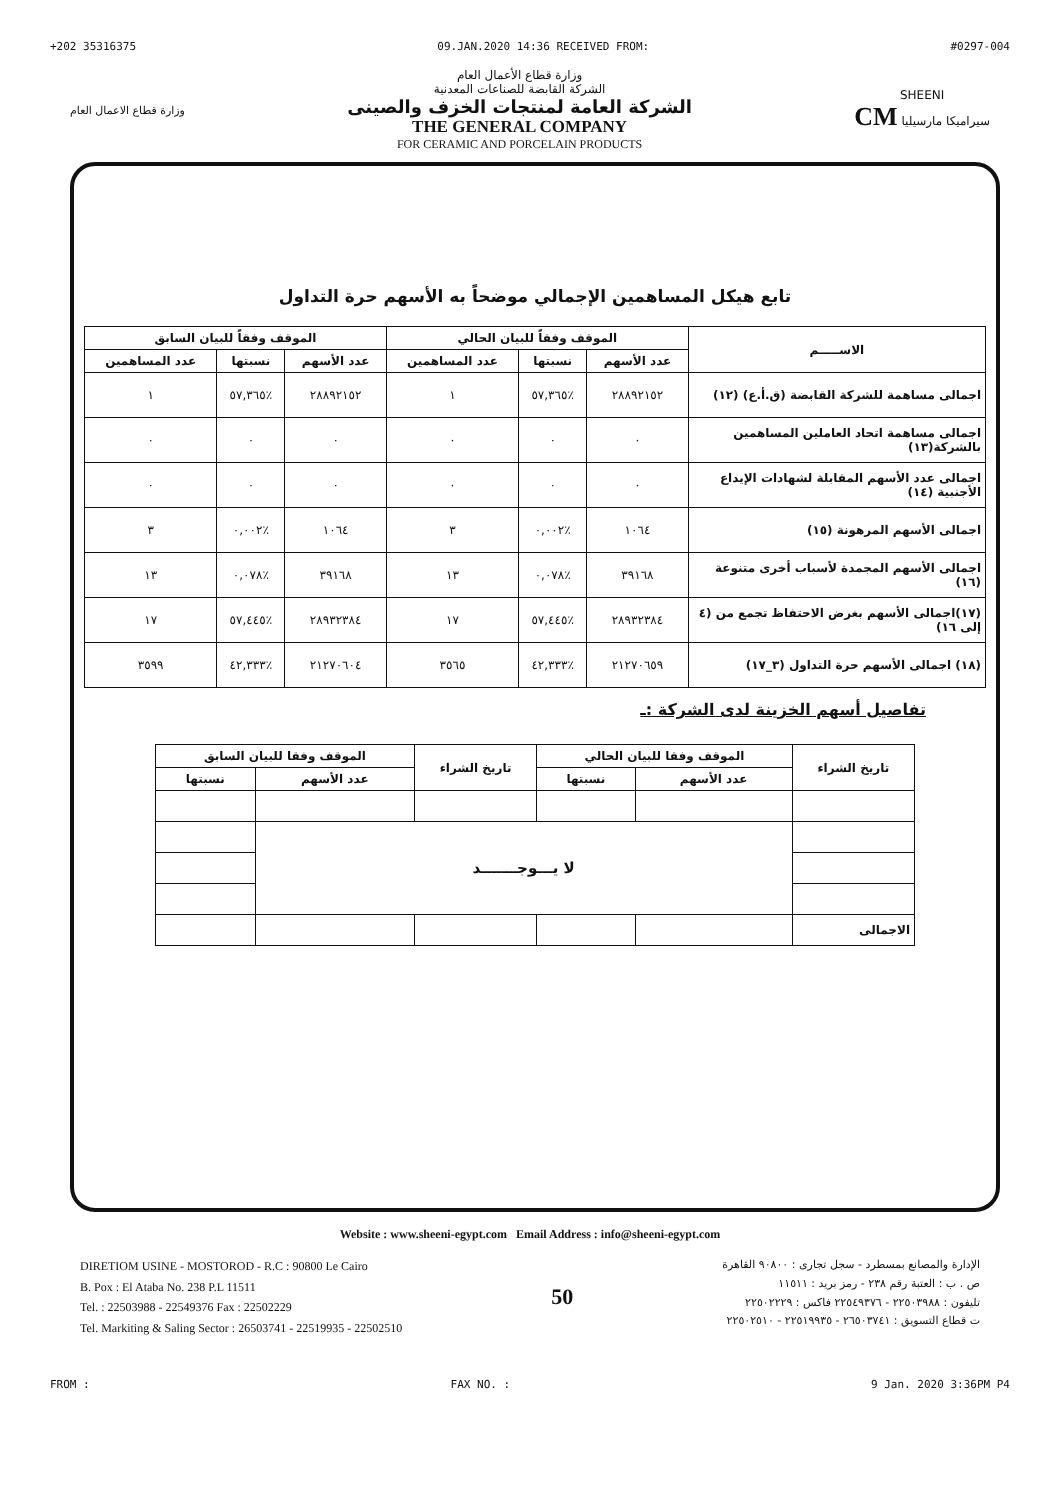+202 35316375 09.JAN.2020 14:36 RECEIVED FROM: #0297-004
وزارة قطاع الاعمال العام
وزارة قطاع الأعمال العام
الشركة القابضة للصناعات المعدنية
الشركة العامة لمنتجات الخزف والصينى
THE GENERAL COMPANY
FOR CERAMIC AND PORCELAIN PRODUCTS
SHEENI
سيراميكا مارسيليا CM
تابع هيكل المساهمين الإجمالي موضحاً به الأسهم حرة التداول
| الاســـــم | الموقف وفقاً للبيان الحالي | | | الموقف وفقاً للبيان السابق | | |
| --- | --- | --- | --- | --- | --- | --- |
| | عدد الأسهم | نسبتها | عدد المساهمين | عدد الأسهم | نسبتها | عدد المساهمين |
| اجمالى مساهمة للشركة القابضة (ق.أ.ع) (١٢) | ٢٨٨٩٢١٥٢ | ٪٥٧,٣٦٥ | ١ | ٢٨٨٩٢١٥٢ | ٪٥٧,٣٦٥ | ١ |
| اجمالى مساهمة اتحاد العاملين المساهمين بالشركة(١٣) | ٠ | ٠ | ٠ | ٠ | ٠ | ٠ |
| اجمالى عدد الأسهم المقابلة لشهادات الإيداع الأجنبية (١٤) | ٠ | ٠ | ٠ | ٠ | ٠ | ٠ |
| اجمالى الأسهم المرهونة (١٥) | ١٠٦٤ | ٪٠,٠٠٢ | ٣ | ١٠٦٤ | ٪٠,٠٠٢ | ٣ |
| اجمالى الأسهم المجمدة لأسباب أخرى متنوعة (١٦) | ٣٩١٦٨ | ٪٠,٠٧٨ | ١٣ | ٣٩١٦٨ | ٪٠,٠٧٨ | ١٣ |
| (١٧)اجمالى الأسهم بغرض الاحتفاظ تجمع من (٤ إلى ١٦) | ٢٨٩٣٢٣٨٤ | ٪٥٧,٤٤٥ | ١٧ | ٢٨٩٣٢٣٨٤ | ٪٥٧,٤٤٥ | ١٧ |
| (١٨) اجمالى الأسهم حرة التداول (٣_١٧) | ٢١٢٧٠٦٥٩ | ٪٤٢,٣٣٣ | ٣٥٦٥ | ٢١٢٧٠٦٠٤ | ٪٤٢,٣٣٣ | ٣٥٩٩ |
تفاصيل أسهم الخزينة لدى الشركة :ـ
| تاريخ الشراء | الموقف وفقا للبيان الحالي | | تاريخ الشراء | الموقف وفقا للبيان السابق | |
| --- | --- | --- | --- | --- | --- |
| | عدد الأسهم | نسبتها | | عدد الأسهم | نسبتها |
| | لا يـــوجـــــــد | | | | |
| الاجمالى | | | | | |
Website : www.sheeni-egypt.com Email Address : info@sheeni-egypt.com
DIRETIOM USINE - MOSTOROD - R.C : 90800 Le Cairo
B. Pox : El Ataba No. 238 P.L 11511
Tel. : 22503988 - 22549376 Fax : 22502229
Tel. Markiting & Saling Sector : 26503741 - 22519935 - 22502510
50
الإدارة والمصانع بمسطرد - سجل تجارى : ٩٠٨٠٠ القاهرة
ص . ب : العتبة رقم ٢٣٨ - رمز بريد : ١١٥١١
تليفون : ٢٢٥٠٣٩٨٨ - ٢٢٥٤٩٣٧٦ فاكس : ٢٢٥٠٢٢٢٩
ت قطاع التسويق : ٢٦٥٠٣٧٤١ - ٢٢٥١٩٩٣٥ - ٢٢٥٠٢٥١٠
FROM : FAX NO. : 9 Jan. 2020 3:36PM P4